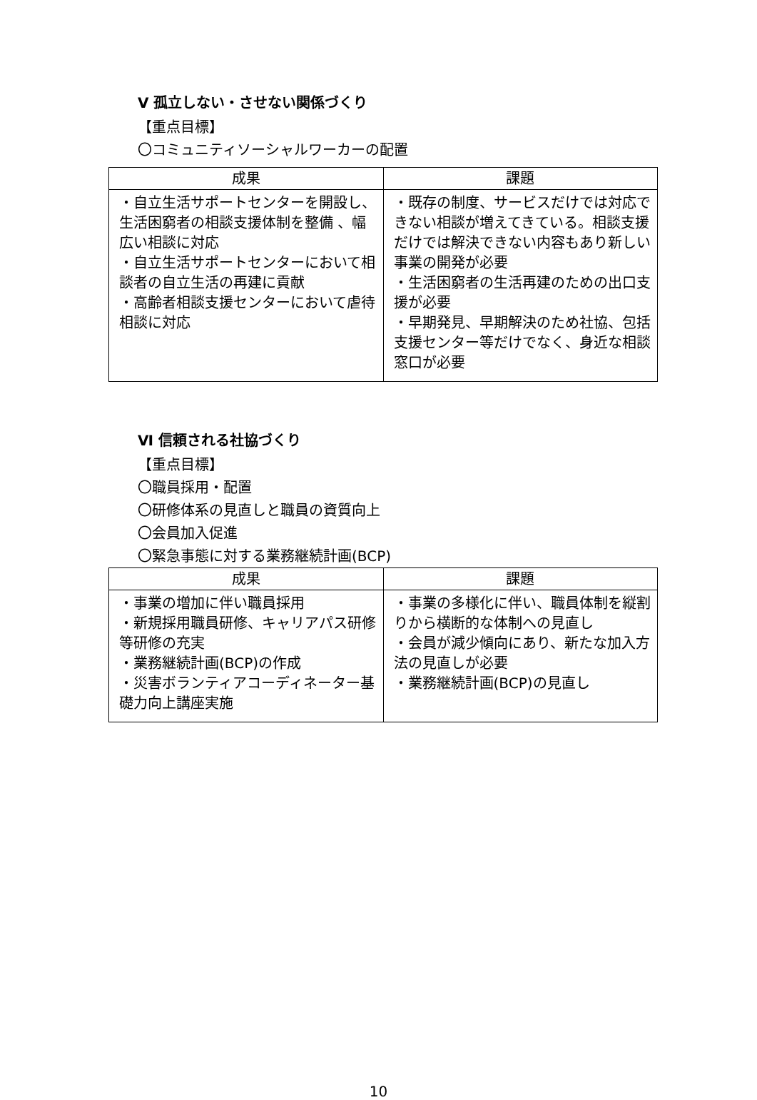Ⅴ 孤立しない・させない関係づくり
【重点目標】
〇コミュニティソーシャルワーカーの配置
| 成果 | 課題 |
| --- | --- |
| ・自立生活サポートセンターを開設し、生活困窮者の相談支援体制を整備 、幅広い相談に対応 ・自立生活サポートセンターにおいて相談者の自立生活の再建に貢献 ・高齢者相談支援センターにおいて虐待相談に対応 | ・既存の制度、サービスだけでは対応できない相談が増えてきている。相談支援だけでは解決できない内容もあり新しい事業の開発が必要 ・生活困窮者の生活再建のための出口支援が必要 ・早期発見、早期解決のため社協、包括支援センター等だけでなく、身近な相談窓口が必要 |
Ⅵ 信頼される社協づくり
【重点目標】
〇職員採用・配置
〇研修体系の見直しと職員の資質向上
〇会員加入促進
〇緊急事態に対する業務継続計画(BCP)
| 成果 | 課題 |
| --- | --- |
| ・事業の増加に伴い職員採用 ・新規採用職員研修、キャリアパス研修等研修の充実 ・業務継続計画(BCP)の作成 ・災害ボランティアコーディネーター基礎力向上講座実施 | ・事業の多様化に伴い、職員体制を縦割りから横断的な体制への見直し ・会員が減少傾向にあり、新たな加入方法の見直しが必要 ・業務継続計画(BCP)の見直し |
10